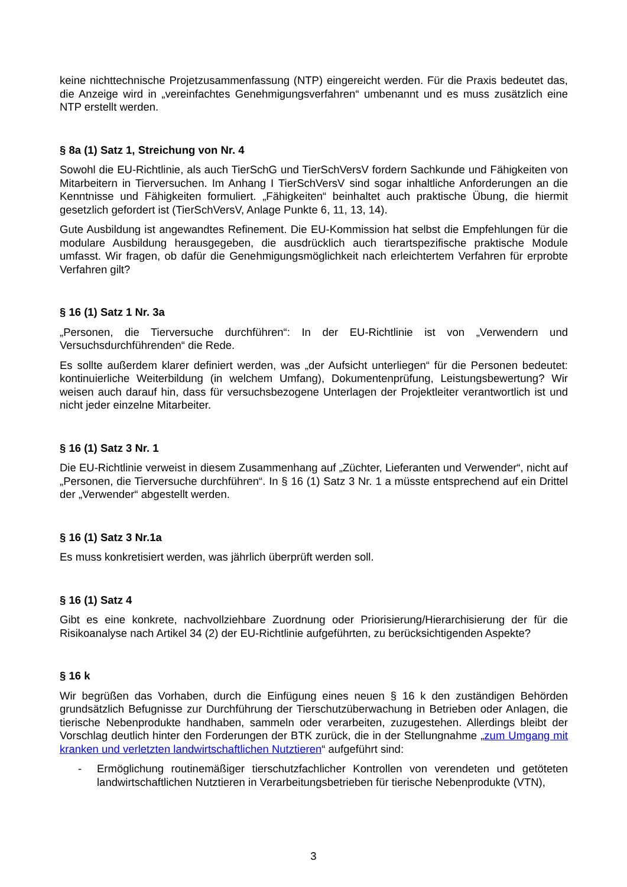keine nichttechnische Projetzusammenfassung (NTP) eingereicht werden. Für die Praxis bedeutet das, die Anzeige wird in „vereinfachtes Genehmigungsverfahren“ umbenannt und es muss zusätzlich eine NTP erstellt werden.
§ 8a (1) Satz 1, Streichung von Nr. 4
Sowohl die EU-Richtlinie, als auch TierSchG und TierSchVersV fordern Sachkunde und Fähigkeiten von Mitarbeitern in Tierversuchen. Im Anhang I TierSchVersV sind sogar inhaltliche Anforderungen an die Kenntnisse und Fähigkeiten formuliert. „Fähigkeiten“ beinhaltet auch praktische Übung, die hiermit gesetzlich gefordert ist (TierSchVersV, Anlage Punkte 6, 11, 13, 14).
Gute Ausbildung ist angewandtes Refinement. Die EU-Kommission hat selbst die Empfehlungen für die modulare Ausbildung herausgegeben, die ausdrücklich auch tierartspezifische praktische Module umfasst. Wir fragen, ob dafür die Genehmigungsmöglichkeit nach erleichtertem Verfahren für erprobte Verfahren gilt?
§ 16 (1) Satz 1 Nr. 3a
„Personen, die Tierversuche durchführen“: In der EU-Richtlinie ist von „Verwendern und Versuchsdurchführenden“ die Rede.
Es sollte außerdem klarer definiert werden, was „der Aufsicht unterliegen“ für die Personen bedeutet: kontinuierliche Weiterbildung (in welchem Umfang), Dokumentenprüfung, Leistungsbewertung? Wir weisen auch darauf hin, dass für versuchsbezogene Unterlagen der Projektleiter verantwortlich ist und nicht jeder einzelne Mitarbeiter.
§ 16 (1) Satz 3 Nr. 1
Die EU-Richtlinie verweist in diesem Zusammenhang auf „Züchter, Lieferanten und Verwender“, nicht auf „Personen, die Tierversuche durchführen“. In § 16 (1) Satz 3 Nr. 1 a müsste entsprechend auf ein Drittel der „Verwender“ abgestellt werden.
§ 16 (1) Satz 3 Nr.1a
Es muss konkretisiert werden, was jährlich überprüft werden soll.
§ 16 (1) Satz 4
Gibt es eine konkrete, nachvollziehbare Zuordnung oder Priorisierung/Hierarchisierung der für die Risikoanalyse nach Artikel 34 (2) der EU-Richtlinie aufgeführten, zu berücksichtigenden Aspekte?
§ 16 k
Wir begrüßen das Vorhaben, durch die Einfügung eines neuen § 16 k den zuständigen Behörden grundsätzlich Befugnisse zur Durchführung der Tierschutzüberwachung in Betrieben oder Anlagen, die tierische Nebenprodukte handhaben, sammeln oder verarbeiten, zuzugestehen. Allerdings bleibt der Vorschlag deutlich hinter den Forderungen der BTK zurück, die in der Stellungnahme „zum Umgang mit kranken und verletzten landwirtschaftlichen Nutztieren“ aufgeführt sind:
- Ermöglichung routinemäßiger tierschutzfachlicher Kontrollen von verendeten und getöteten landwirtschaftlichen Nutztieren in Verarbeitungsbetrieben für tierische Nebenprodukte (VTN),
3